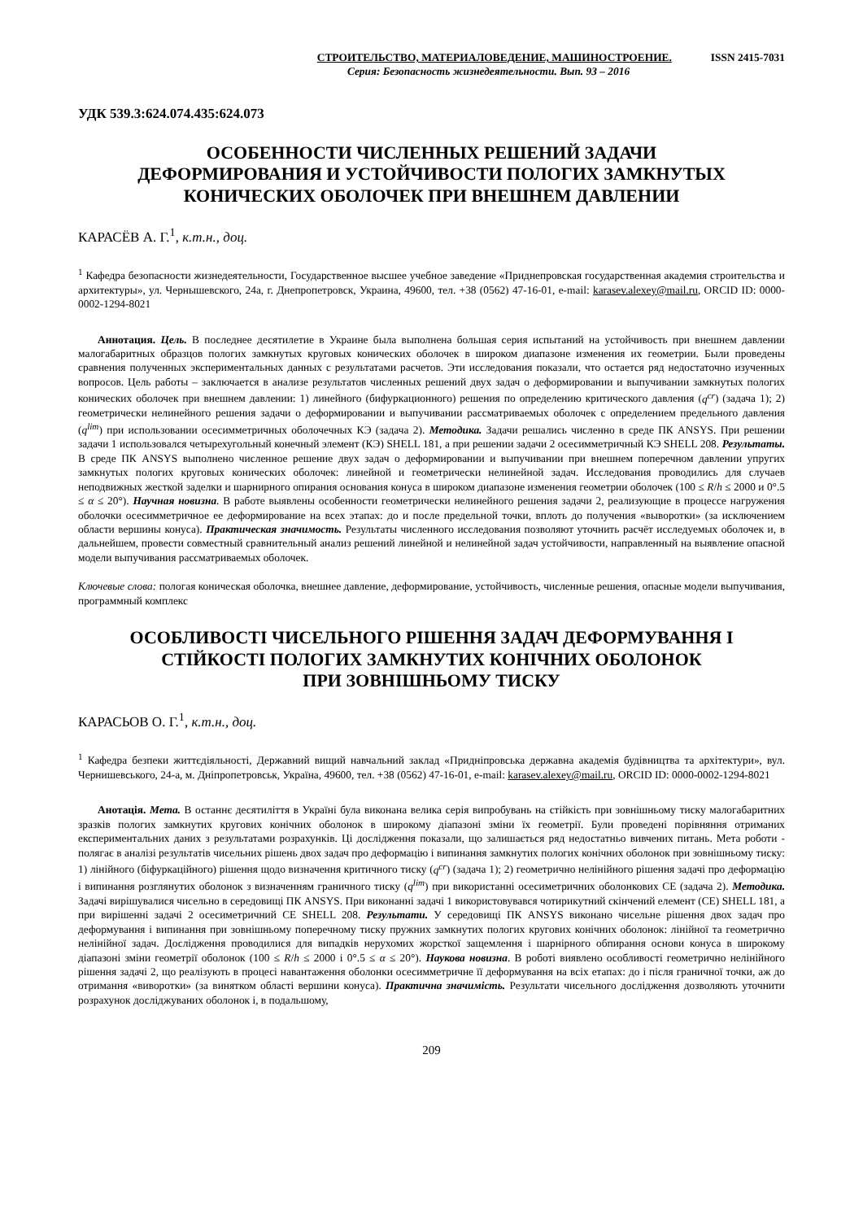СТРОИТЕЛЬСТВО, МАТЕРИАЛОВЕДЕНИЕ, МАШИНОСТРОЕНИЕ. ISSN 2415-7031
Серия: Безопасность жизнедеятельности. Вып. 93 – 2016
УДК 539.3:624.074.435:624.073
ОСОБЕННОСТИ ЧИСЛЕННЫХ РЕШЕНИЙ ЗАДАЧИ
ДЕФОРМИРОВАНИЯ И УСТОЙЧИВОСТИ ПОЛОГИХ ЗАМКНУТЫХ
КОНИЧЕСКИХ ОБОЛОЧЕК ПРИ ВНЕШНЕМ ДАВЛЕНИИ
КАРАСЁВ А. Г.<sup>1</sup>, к.т.н., доц.
<sup>1</sup> Кафедра безопасности жизнедеятельности, Государственное высшее учебное заведение «Приднепровская государственная академия строительства и архитектуры», ул. Чернышевского, 24а, г. Днепропетровск, Украина, 49600, тел. +38 (0562) 47-16-01, e-mail: karasev.alexey@mail.ru, ORCID ID: 0000-0002-1294-8021
Аннотация. Цель. В последнее десятилетие в Украине была выполнена большая серия испытаний на устойчивость при внешнем давлении малогабаритных образцов пологих замкнутых круговых конических оболочек в широком диапазоне изменения их геометрии. Были проведены сравнения полученных экспериментальных данных с результатами расчетов. Эти исследования показали, что остается ряд недостаточно изученных вопросов. Цель работы – заключается в анализе результатов численных решений двух задач о деформировании и выпучивании замкнутых пологих конических оболочек при внешнем давлении: 1) линейного (бифуркационного) решения по определению критического давления (q<sup>cr</sup>) (задача 1); 2) геометрически нелинейного решения задачи о деформировании и выпучивании рассматриваемых оболочек с определением предельного давления (q<sup>lim</sup>) при использовании осесимметричных оболочечных КЭ (задача 2). Методика. Задачи решались численно в среде ПК ANSYS. При решении задачи 1 использовался четырехугольный конечный элемент (КЭ) SHELL 181, а при решении задачи 2 осесимметричный КЭ SHELL 208. Результаты. В среде ПК ANSYS выполнено численное решение двух задач о деформировании и выпучивании при внешнем поперечном давлении упругих замкнутых пологих круговых конических оболочек: линейной и геометрически нелинейной задач. Исследования проводились для случаев неподвижных жесткой заделки и шарнирного опирания основания конуса в широком диапазоне изменения геометрии оболочек (100 ≤ R/h ≤ 2000 и 0°.5 ≤ α ≤ 20°). Научная новизна. В работе выявлены особенности геометрически нелинейного решения задачи 2, реализующие в процессе нагружения оболочки осесимметричное ее деформирование на всех этапах: до и после предельной точки, вплоть до получения «выворотки» (за исключением области вершины конуса). Практическая значимость. Результаты численного исследования позволяют уточнить расчёт исследуемых оболочек и, в дальнейшем, провести совместный сравнительный анализ решений линейной и нелинейной задач устойчивости, направленный на выявление опасной модели выпучивания рассматриваемых оболочек.
Ключевые слова: пологая коническая оболочка, внешнее давление, деформирование, устойчивость, численные решения, опасные модели выпучивания, программный комплекс
ОСОБЛИВОСТІ ЧИСЕЛЬНОГО РІШЕННЯ ЗАДАЧ ДЕФОРМУВАННЯ І
СТІЙКОСТІ ПОЛОГИХ ЗАМКНУТИХ КОНІЧНИХ ОБОЛОНОК
ПРИ ЗОВНІШНЬОМУ ТИСКУ
КАРАСЬОВ О. Г.<sup>1</sup>, к.т.н., доц.
<sup>1</sup> Кафедра безпеки життєдіяльності, Державний вищий навчальний заклад «Придніпровська державна академія будівництва та архітектури», вул. Чернишевського, 24-а, м. Дніпропетровськ, Україна, 49600, тел. +38 (0562) 47-16-01, e-mail: karasev.alexey@mail.ru, ORCID ID: 0000-0002-1294-8021
Анотація. Мета. В останнє десятиліття в Україні була виконана велика серія випробувань на стійкість при зовнішньому тиску малогабаритних зразків пологих замкнутих кругових конічних оболонок в широкому діапазоні зміни їх геометрії. Були проведені порівняння отриманих експериментальних даних з результатами розрахунків. Ці дослідження показали, що залишається ряд недостатньо вивчених питань. Мета роботи - полягає в аналізі результатів чисельних рішень двох задач про деформацію і випинання замкнутих пологих конічних оболонок при зовнішньому тиску: 1) лінійного (біфуркаційного) рішення щодо визначення критичного тиску (q<sup>cr</sup>) (задача 1); 2) геометрично нелінійного рішення задачі про деформацію і випинання розглянутих оболонок з визначенням граничного тиску (q<sup>lim</sup>) при використанні осесиметричних оболонкових СЕ (задача 2). Методика. Задачі вирішувалися чисельно в середовищі ПК ANSYS. При виконанні задачі 1 використовувався чотирикутний скінчений елемент (СЕ) SHELL 181, а при вирішенні задачі 2 осесиметричний СЕ SHELL 208. Результати. У середовищі ПК ANSYS виконано чисельне рішення двох задач про деформування і випинання при зовнішньому поперечному тиску пружних замкнутих пологих кругових конічних оболонок: лінійної та геометрично нелінійної задач. Дослідження проводилися для випадків нерухомих жорсткої защемлення і шарнірного обпирання основи конуса в широкому діапазоні зміни геометрії оболонок (100 ≤ R/h ≤ 2000 і 0°.5 ≤ α ≤ 20°). Наукова новизна. В роботі виявлено особливості геометрично нелінійного рішення задачі 2, що реалізують в процесі навантаження оболонки осесимметричне її деформування на всіх етапах: до і після граничної точки, аж до отримання «виворотки» (за винятком області вершини конуса). Практична значимість. Результати чисельного дослідження дозволяють уточнити розрахунок досліджуваних оболонок і, в подальшому,
209